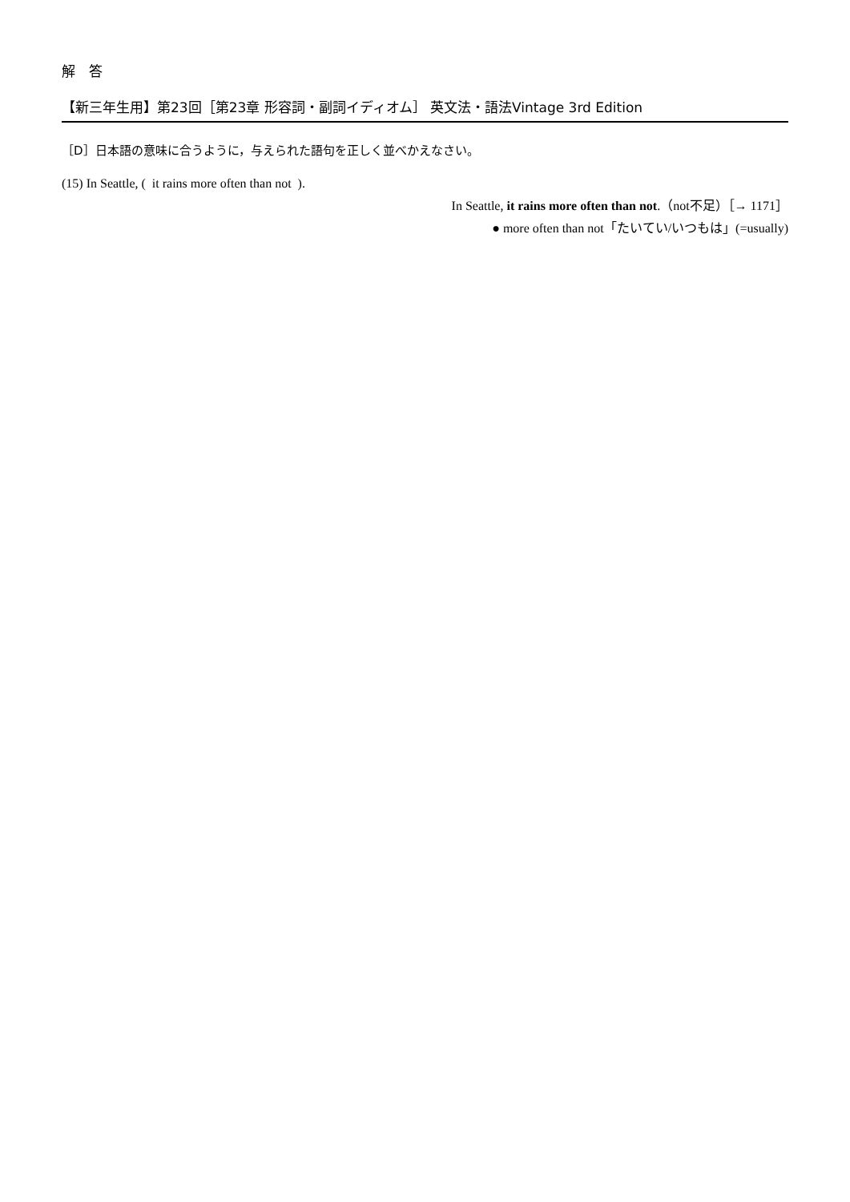解　答
【新三年生用】第23回［第23章 形容詞・副詞イディオム］ 英文法・語法Vintage 3rd Edition
［D］日本語の意味に合うように，与えられた語句を正しく並べかえなさい。
(15) In Seattle, ( it rains more often than not ).
In Seattle, it rains more often than not.（not不足）［→ 1171］
● more often than not「たいてい/いつもは」(=usually)